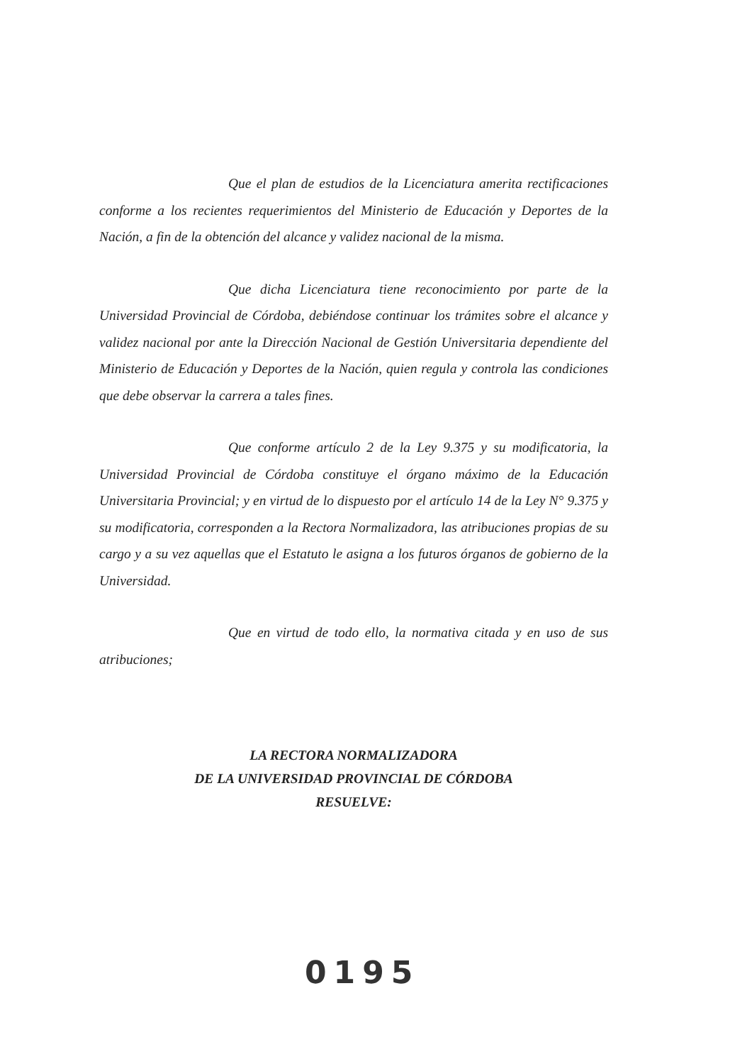Que el plan de estudios de la Licenciatura amerita rectificaciones conforme a los recientes requerimientos del Ministerio de Educación y Deportes de la Nación, a fin de la obtención del alcance y validez nacional de la misma.
Que dicha Licenciatura tiene reconocimiento por parte de la Universidad Provincial de Córdoba, debiéndose continuar los trámites sobre el alcance y validez nacional por ante la Dirección Nacional de Gestión Universitaria dependiente del Ministerio de Educación y Deportes de la Nación, quien regula y controla las condiciones que debe observar la carrera a tales fines.
Que conforme artículo 2 de la Ley 9.375 y su modificatoria, la Universidad Provincial de Córdoba constituye el órgano máximo de la Educación Universitaria Provincial; y en virtud de lo dispuesto por el artículo 14 de la Ley N° 9.375 y su modificatoria, corresponden a la Rectora Normalizadora, las atribuciones propias de su cargo y a su vez aquellas que el Estatuto le asigna a los futuros órganos de gobierno de la Universidad.
Que en virtud de todo ello, la normativa citada y en uso de sus atribuciones;
LA RECTORA NORMALIZADORA
DE LA UNIVERSIDAD PROVINCIAL DE CÓRDOBA
RESUELVE:
0195